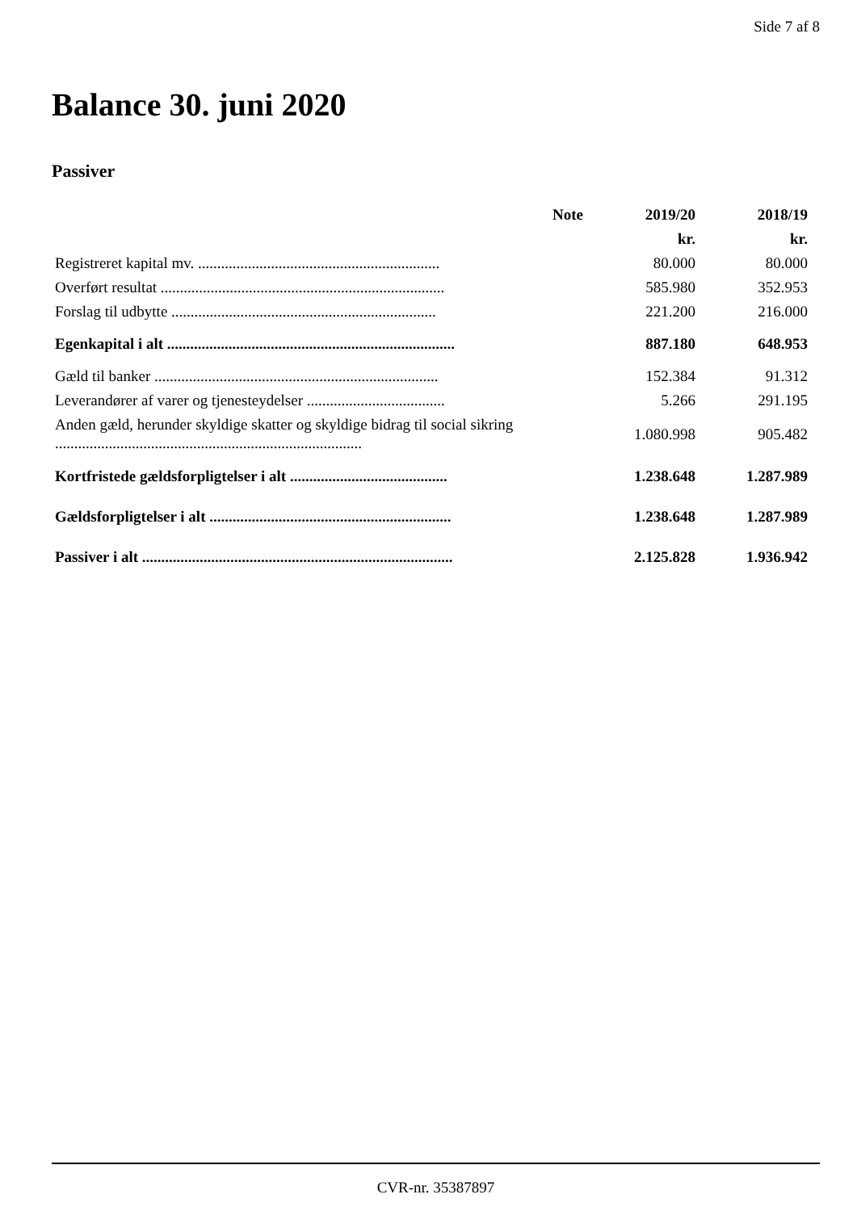Side 7 af 8
Balance 30. juni 2020
Passiver
| | Note | 2019/20 | 2018/19 |
| --- | --- | --- | --- |
| | | kr. | kr. |
| Registreret kapital mv. ............................................................... | | 80.000 | 80.000 |
| Overført resultat .......................................................................... | | 585.980 | 352.953 |
| Forslag til udbytte ..................................................................... | | 221.200 | 216.000 |
| Egenkapital i alt ........................................................................... | | 887.180 | 648.953 |
| Gæld til banker .......................................................................... | | 152.384 | 91.312 |
| Leverandører af varer og tjenesteydelser .................................... | | 5.266 | 291.195 |
| Anden gæld, herunder skyldige skatter og skyldige bidrag til social sikring ................................................................................ | | 1.080.998 | 905.482 |
| Kortfristede gældsforpligtelser i alt ......................................... | | 1.238.648 | 1.287.989 |
| Gældsforpligtelser i alt ............................................................... | | 1.238.648 | 1.287.989 |
| Passiver i alt ................................................................................. | | 2.125.828 | 1.936.942 |
CVR-nr. 35387897